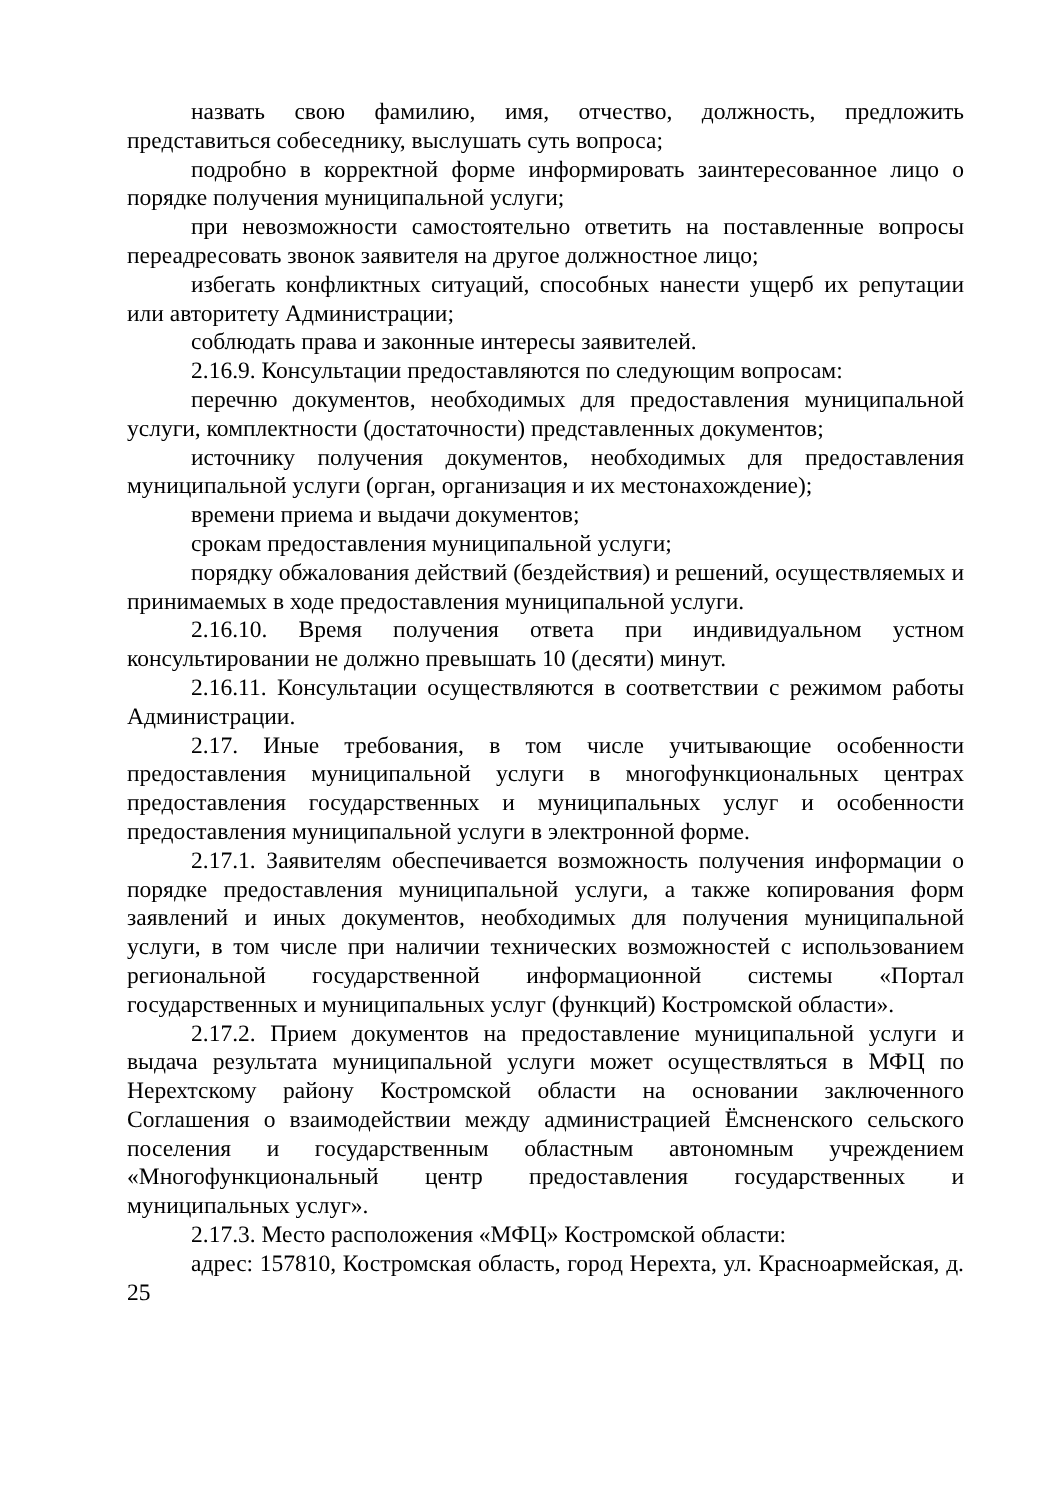назвать свою фамилию, имя, отчество, должность, предложить представиться собеседнику, выслушать суть вопроса;
подробно в корректной форме информировать заинтересованное лицо о порядке получения муниципальной услуги;
при невозможности самостоятельно ответить на поставленные вопросы переадресовать звонок заявителя на другое должностное лицо;
избегать конфликтных ситуаций, способных нанести ущерб их репутации или авторитету Администрации;
соблюдать права и законные интересы заявителей.
2.16.9. Консультации предоставляются по следующим вопросам:
перечню документов, необходимых для предоставления муниципальной услуги, комплектности (достаточности) представленных документов;
источнику получения документов, необходимых для предоставления муниципальной услуги (орган, организация и их местонахождение);
времени приема и выдачи документов;
срокам предоставления муниципальной услуги;
порядку обжалования действий (бездействия) и решений, осуществляемых и принимаемых в ходе предоставления муниципальной услуги.
2.16.10. Время получения ответа при индивидуальном устном консультировании не должно превышать 10 (десяти) минут.
2.16.11. Консультации осуществляются в соответствии с режимом работы Администрации.
2.17. Иные требования, в том числе учитывающие особенности предоставления муниципальной услуги в многофункциональных центрах предоставления государственных и муниципальных услуг и особенности предоставления муниципальной услуги в электронной форме.
2.17.1. Заявителям обеспечивается возможность получения информации о порядке предоставления муниципальной услуги, а также копирования форм заявлений и иных документов, необходимых для получения муниципальной услуги, в том числе при наличии технических возможностей с использованием региональной государственной информационной системы «Портал государственных и муниципальных услуг (функций) Костромской области».
2.17.2. Прием документов на предоставление муниципальной услуги и выдача результата муниципальной услуги может осуществляться в МФЦ по Нерехтскому району Костромской области на основании заключенного Соглашения о взаимодействии между администрацией Ёмсненского сельского поселения и государственным областным автономным учреждением «Многофункциональный центр предоставления государственных и муниципальных услуг».
2.17.3. Место расположения «МФЦ» Костромской области:
адрес: 157810, Костромская область, город Нерехта, ул. Красноармейская, д. 25